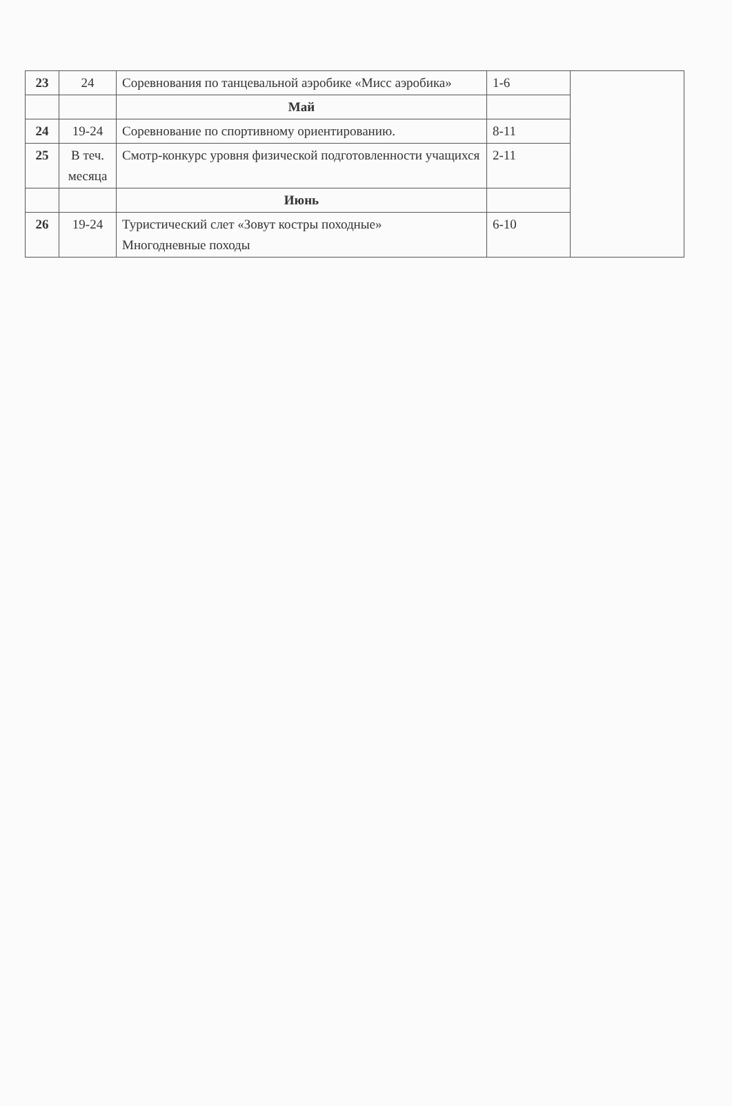| 23 | 24 | Соревнования по танцевальной аэробике «Мисс аэробика» | 1-6 | |
| | | Май | | |
| 24 | 19-24 | Соревнование по спортивному ориентированию. | 8-11 | |
| 25 | В теч. месяца | Смотр-конкурс уровня физической подготовленности учащихся | 2-11 | |
| | | Июнь | | |
| 26 | 19-24 | Туристический слет «Зовут костры походные» Многодневные походы | 6-10 | |